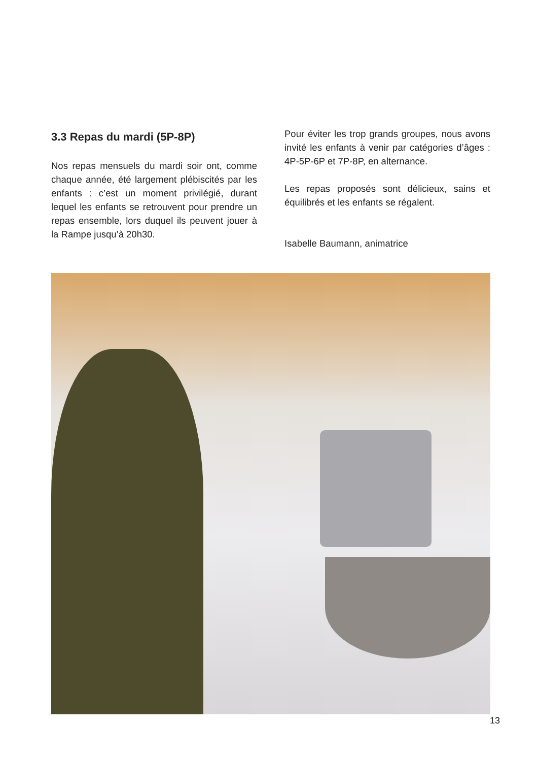3.3 Repas du mardi (5P-8P)
Nos repas mensuels du mardi soir ont, comme chaque année, été largement plébiscités par les enfants : c’est un moment privilégié, durant lequel les enfants se retrouvent pour prendre un repas ensemble, lors duquel ils peuvent jouer à la Rampe jusqu’à 20h30.
Pour éviter les trop grands groupes, nous avons invité les enfants à venir par catégories d’âges : 4P-5P-6P et 7P-8P, en alternance.
Les repas proposés sont délicieux, sains et équilibrés et les enfants se régalent.
Isabelle Baumann, animatrice
13